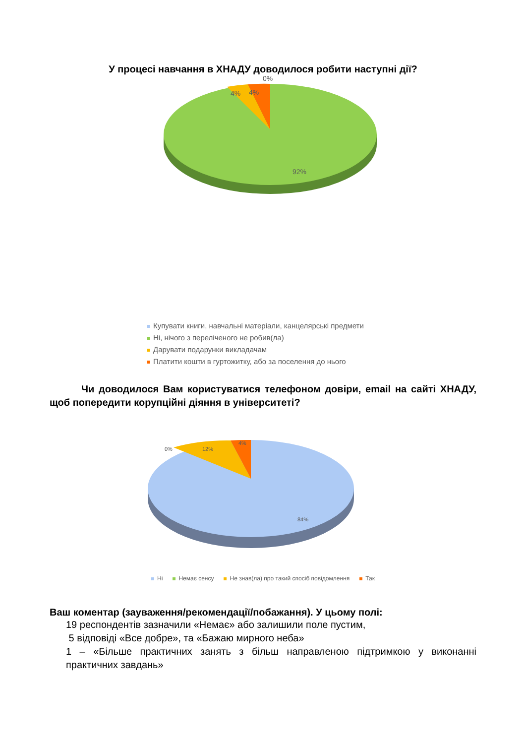У процесі навчання в ХНАДУ доводилося робити наступні дії?
0%
4%
4%
92%
Купувати книги, навчальні матеріали, канцелярські предмети
Ні, нічого з переліченого не робив(ла)
Дарувати подарунки викладачам
Платити кошти в гуртожитку, або за поселення до нього
Чи доводилося Вам користуватися телефоном довіри, email на сайті ХНАДУ, щоб попередити корупційні діяння в університеті?
0%
12%
4%
84%
Ні Немає сенсу Не знав(ла) про такий спосіб повідомлення Так
Ваш коментар (зауваження/рекомендації/побажання). У цьому полі:
19 респондентів зазначили «Немає» або залишили поле пустим,
5 відповіді «Все добре», та «Бажаю мирного неба»
1 – «Більше практичних занять з більш направленою підтримкою у виконанні практичних завдань»